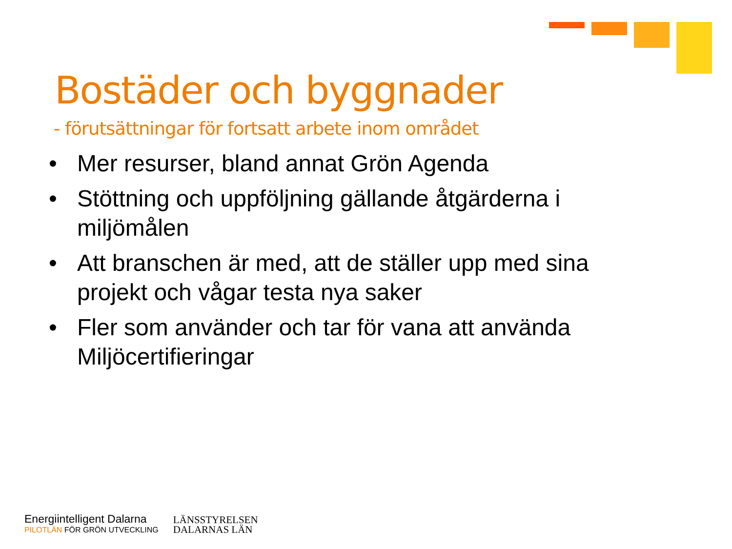Bostäder och byggnader
- förutsättningar för fortsatt arbete inom området
• Mer resurser, bland annat Grön Agenda
• Stöttning och uppföljning gällande åtgärderna i miljömålen
• Att branschen är med, att de ställer upp med sina projekt och vågar testa nya saker
• Fler som använder och tar för vana att använda Miljöcertifieringar
Energiintelligent Dalarna
PILOTLÄN FÖR GRÖN UTVECKLING
LÄNSSTYRELSEN
DALARNAS LÄN